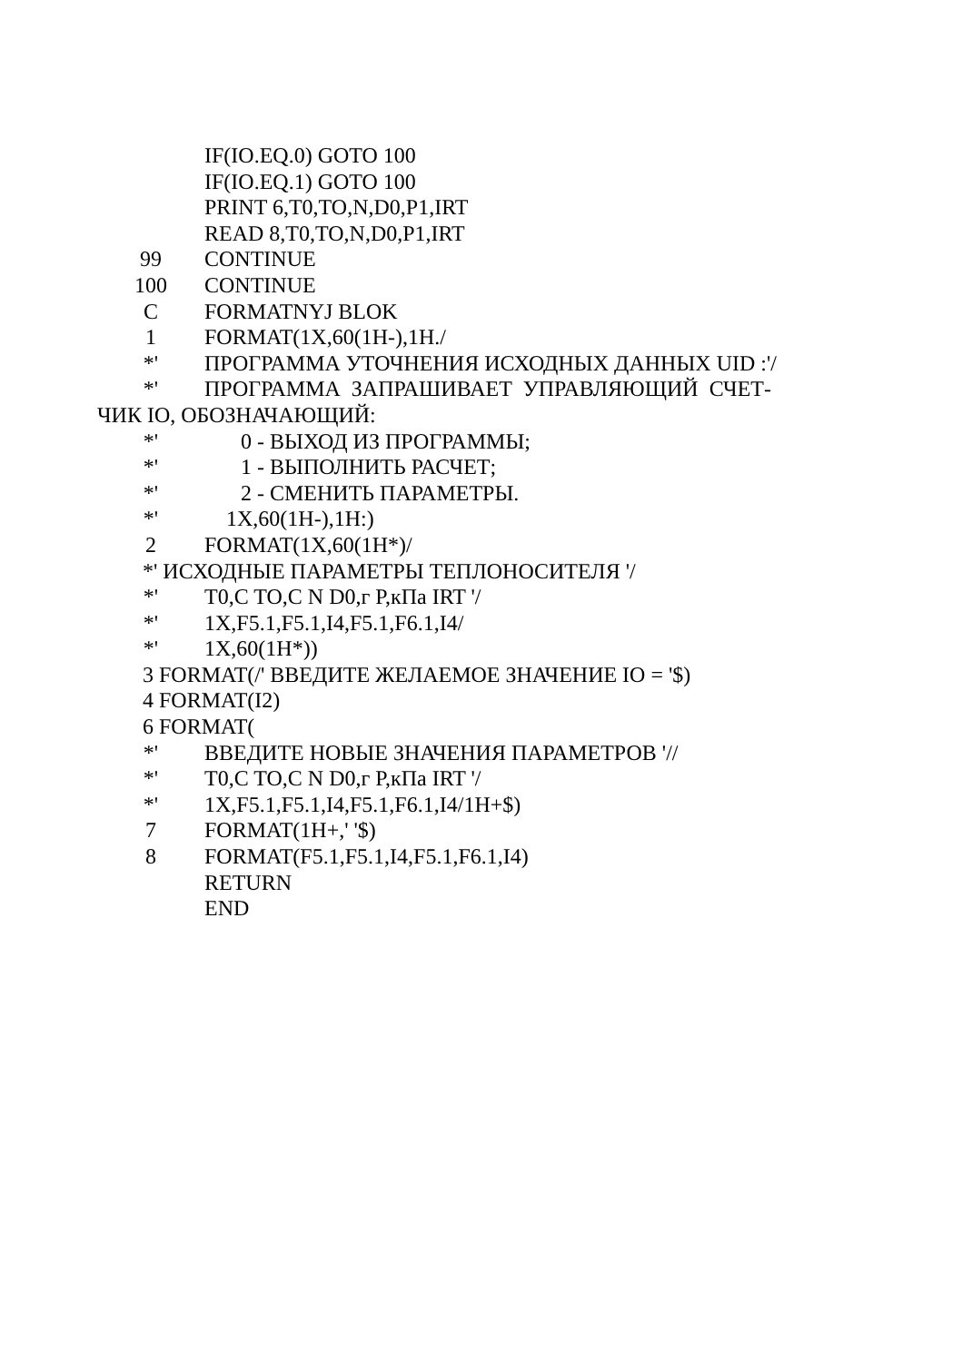IF(IO.EQ.0) GOTO 100
IF(IO.EQ.1) GOTO 100
PRINT 6,T0,TO,N,D0,P1,IRT
READ 8,T0,TO,N,D0,P1,IRT
99 CONTINUE
100 CONTINUE
C FORMATNYJ BLOK
1 FORMAT(1X,60(1H-),1H./
*' ПРОГРАММА УТОЧНЕНИЯ ИСХОДНЫХ ДАННЫХ UID :'/
*' ПРОГРАММА ЗАПРАШИВАЕТ УПРАВЛЯЮЩИЙ СЧЕТ-
ЧИК IO, ОБОЗНАЧАЮЩИЙ:
*' 0 - ВЫХОД ИЗ ПРОГРАММЫ;
*' 1 - ВЫПОЛНИТЬ РАСЧЕТ;
*' 2 - СМЕНИТЬ ПАРАМЕТРЫ.
*' 1X,60(1H-),1H:)
2 FORMAT(1X,60(1H*)/
*' ИСХОДНЫЕ ПАРАМЕТРЫ ТЕПЛОНОСИТЕЛЯ '/
*' T0,C TO,C N D0,г P,кПа IRT '/
*' 1X,F5.1,F5.1,I4,F5.1,F6.1,I4/
*' 1X,60(1H*))
3 FORMAT(/' ВВЕДИТЕ ЖЕЛАЕМОЕ ЗНАЧЕНИЕ IO = '$)
4 FORMAT(I2)
6 FORMAT(
*' ВВЕДИТЕ НОВЫЕ ЗНАЧЕНИЯ ПАРАМЕТРОВ '//
*' T0,C TO,C N D0,г P,кПа IRT '/
*' 1X,F5.1,F5.1,I4,F5.1,F6.1,I4/1H+$)
7 FORMAT(1H+,' '$)
8 FORMAT(F5.1,F5.1,I4,F5.1,F6.1,I4)
RETURN
END